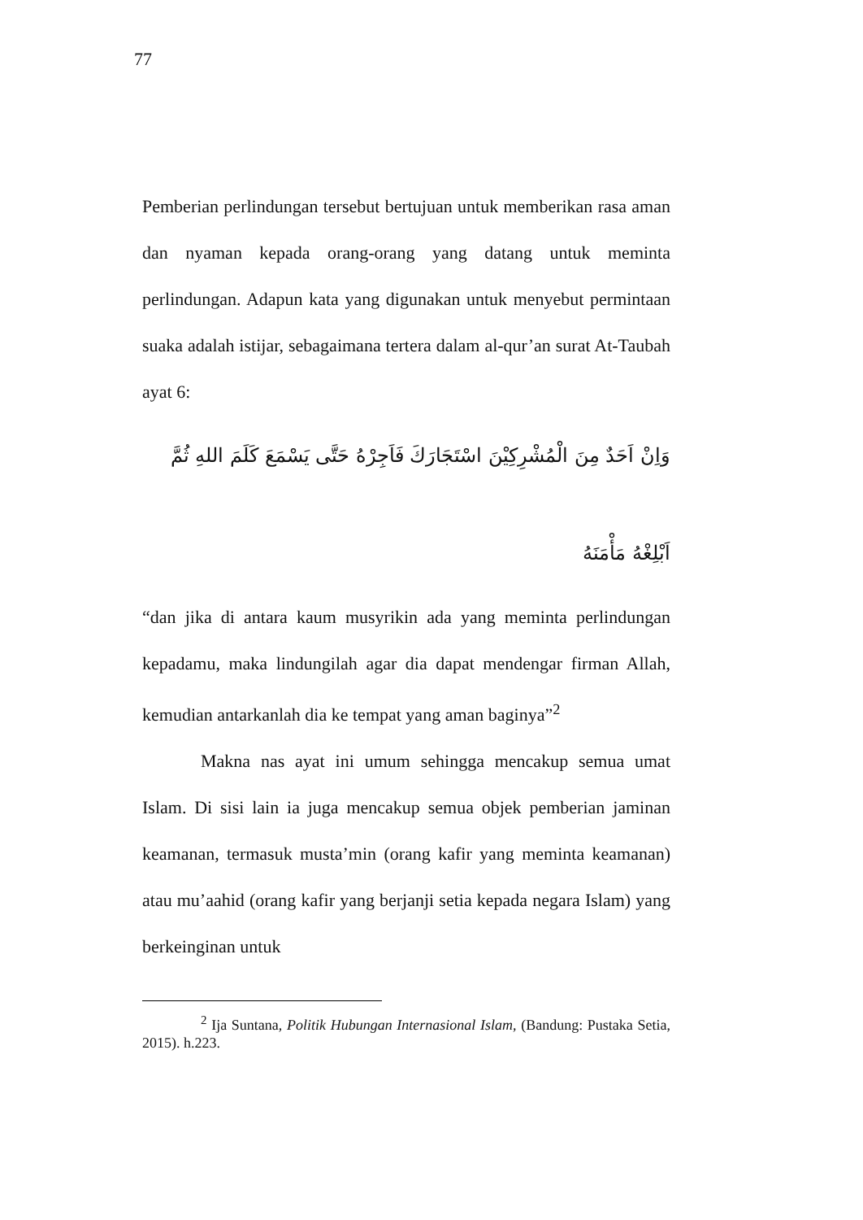77
Pemberian perlindungan tersebut bertujuan untuk memberikan rasa aman dan nyaman kepada orang-orang yang datang untuk meminta perlindungan. Adapun kata yang digunakan untuk menyebut permintaan suaka adalah istijar, sebagaimana tertera dalam al-qur’an surat At-Taubah ayat 6:
وَاِنْ اَحَدٌ مِنَ الْمُشْرِكِيْنَ اسْتَجَارَكَ فَاَجِرْهُ حَتَّى يَسْمَعَ كَلَمَ اللهِ ثُمَّ
اَبْلِغْهُ مَأْمَنَهُ
“dan jika di antara kaum musyrikin ada yang meminta perlindungan kepadamu, maka lindungilah agar dia dapat mendengar firman Allah, kemudian antarkanlah dia ke tempat yang aman baginya”<sup>2</sup>
Makna nas ayat ini umum sehingga mencakup semua umat Islam. Di sisi lain ia juga mencakup semua objek pemberian jaminan keamanan, termasuk musta’min (orang kafir yang meminta keamanan) atau mu’aahid (orang kafir yang berjanji setia kepada negara Islam) yang berkeinginan untuk
<sup>2</sup> Ija Suntana, Politik Hubungan Internasional Islam, (Bandung: Pustaka Setia, 2015). h.223.